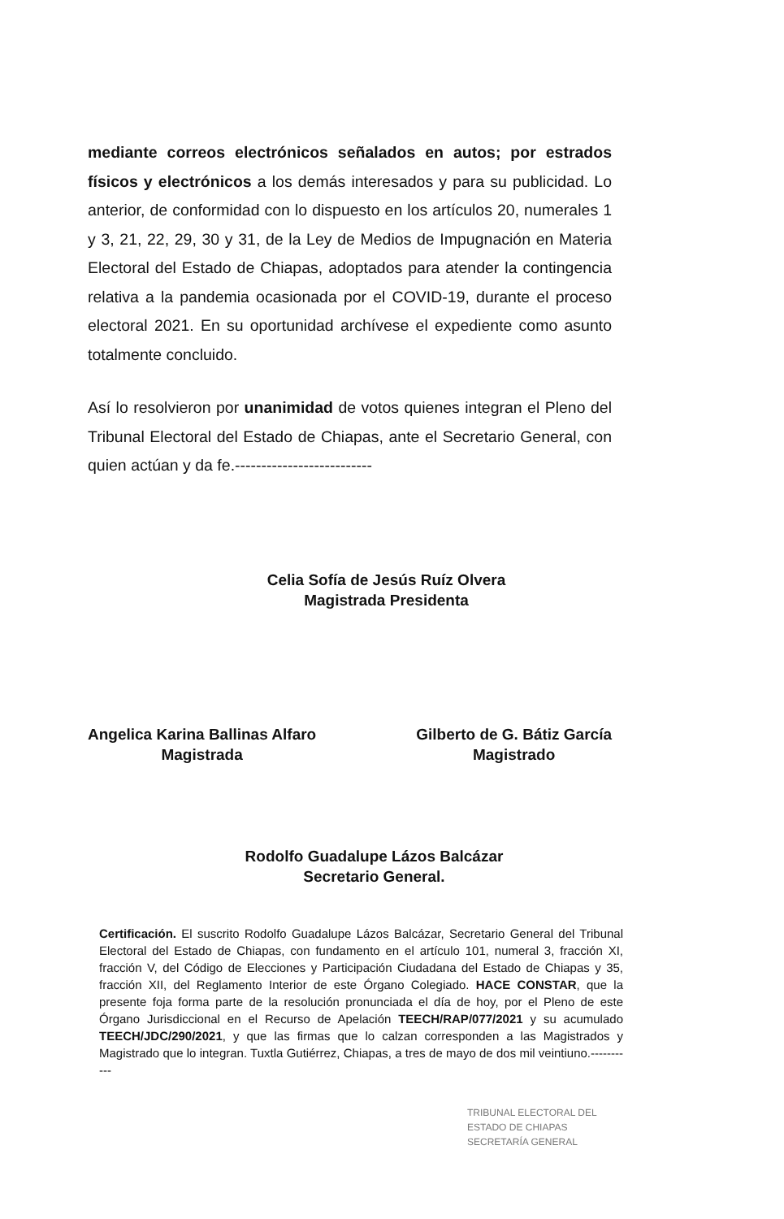mediante correos electrónicos señalados en autos; por estrados físicos y electrónicos a los demás interesados y para su publicidad. Lo anterior, de conformidad con lo dispuesto en los artículos 20, numerales 1 y 3, 21, 22, 29, 30 y 31, de la Ley de Medios de Impugnación en Materia Electoral del Estado de Chiapas, adoptados para atender la contingencia relativa a la pandemia ocasionada por el COVID-19, durante el proceso electoral 2021. En su oportunidad archívese el expediente como asunto totalmente concluido.
Así lo resolvieron por unanimidad de votos quienes integran el Pleno del Tribunal Electoral del Estado de Chiapas, ante el Secretario General, con quien actúan y da fe.--------------------------
Celia Sofía de Jesús Ruíz Olvera
Magistrada Presidenta
Angelica Karina Ballinas Alfaro
Magistrada
Gilberto de G. Bátiz García
Magistrado
Rodolfo Guadalupe Lázos Balcázar
Secretario General.
Certificación. El suscrito Rodolfo Guadalupe Lázos Balcázar, Secretario General del Tribunal Electoral del Estado de Chiapas, con fundamento en el artículo 101, numeral 3, fracción XI, fracción V, del Código de Elecciones y Participación Ciudadana del Estado de Chiapas y 35, fracción XII, del Reglamento Interior de este Órgano Colegiado. HACE CONSTAR, que la presente foja forma parte de la resolución pronunciada el día de hoy, por el Pleno de este Órgano Jurisdiccional en el Recurso de Apelación TEECH/RAP/077/2021 y su acumulado TEECH/JDC/290/2021, y que las firmas que lo calzan corresponden a las Magistrados y Magistrado que lo integran. Tuxtla Gutiérrez, Chiapas, a tres de mayo de dos mil veintiuno.-----------
TRIBUNAL ELECTORAL DEL
ESTADO DE CHIAPAS
SECRETARÍA GENERAL